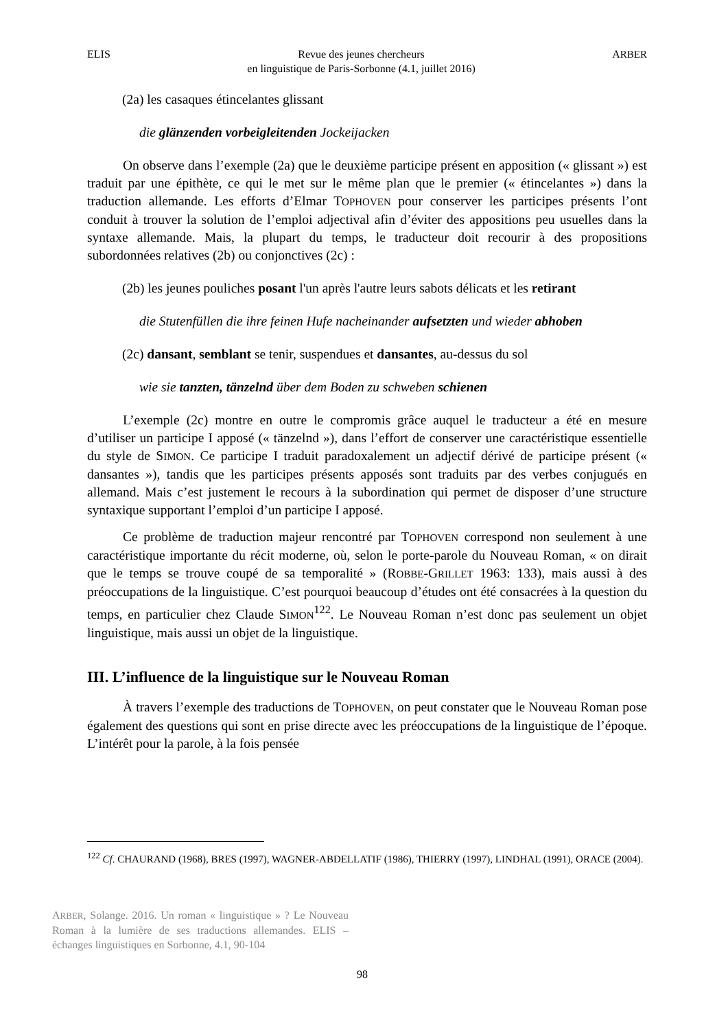ELIS Revue des jeunes chercheurs
en linguistique de Paris-Sorbonne (4.1, juillet 2016) ARBER
(2a) les casaques étincelantes glissant
die glänzenden vorbeigleitenden Jockeijacken
On observe dans l’exemple (2a) que le deuxième participe présent en apposition (« glissant ») est traduit par une épithète, ce qui le met sur le même plan que le premier (« étincelantes ») dans la traduction allemande. Les efforts d’Elmar TOPHOVEN pour conserver les participes présents l’ont conduit à trouver la solution de l’emploi adjectival afin d’éviter des appositions peu usuelles dans la syntaxe allemande. Mais, la plupart du temps, le traducteur doit recourir à des propositions subordonnées relatives (2b) ou conjonctives (2c) :
(2b) les jeunes pouliches posant l'un après l'autre leurs sabots délicats et les retirant
die Stutenfüllen die ihre feinen Hufe nacheinander aufsetzten und wieder abhoben
(2c) dansant, semblant se tenir, suspendues et dansantes, au-dessus du sol
wie sie tanzten, tänzelnd über dem Boden zu schweben schienen
L’exemple (2c) montre en outre le compromis grâce auquel le traducteur a été en mesure d’utiliser un participe I apposé (« tänzelnd »), dans l’effort de conserver une caractéristique essentielle du style de SIMON. Ce participe I traduit paradoxalement un adjectif dérivé de participe présent (« dansantes »), tandis que les participes présents apposés sont traduits par des verbes conjugués en allemand. Mais c’est justement le recours à la subordination qui permet de disposer d’une structure syntaxique supportant l’emploi d’un participe I apposé.
Ce problème de traduction majeur rencontré par TOPHOVEN correspond non seulement à une caractéristique importante du récit moderne, où, selon le porte-parole du Nouveau Roman, « on dirait que le temps se trouve coupé de sa temporalité » (ROBBE-GRILLET 1963: 133), mais aussi à des préoccupations de la linguistique. C’est pourquoi beaucoup d’études ont été consacrées à la question du temps, en particulier chez Claude SIMON<sup>122</sup>. Le Nouveau Roman n’est donc pas seulement un objet linguistique, mais aussi un objet de la linguistique.
III. L’influence de la linguistique sur le Nouveau Roman
À travers l’exemple des traductions de TOPHOVEN, on peut constater que le Nouveau Roman pose également des questions qui sont en prise directe avec les préoccupations de la linguistique de l’époque. L’intérêt pour la parole, à la fois pensée
<sup>122</sup> Cf. CHAURAND (1968), BRES (1997), WAGNER-ABDELLATIF (1986), THIERRY (1997), LINDHAL (1991), ORACE (2004).
ARBER, Solange. 2016. Un roman « linguistique » ? Le Nouveau Roman à la lumière de ses traductions allemandes. ELIS – échanges linguistiques en Sorbonne, 4.1, 90-104
98